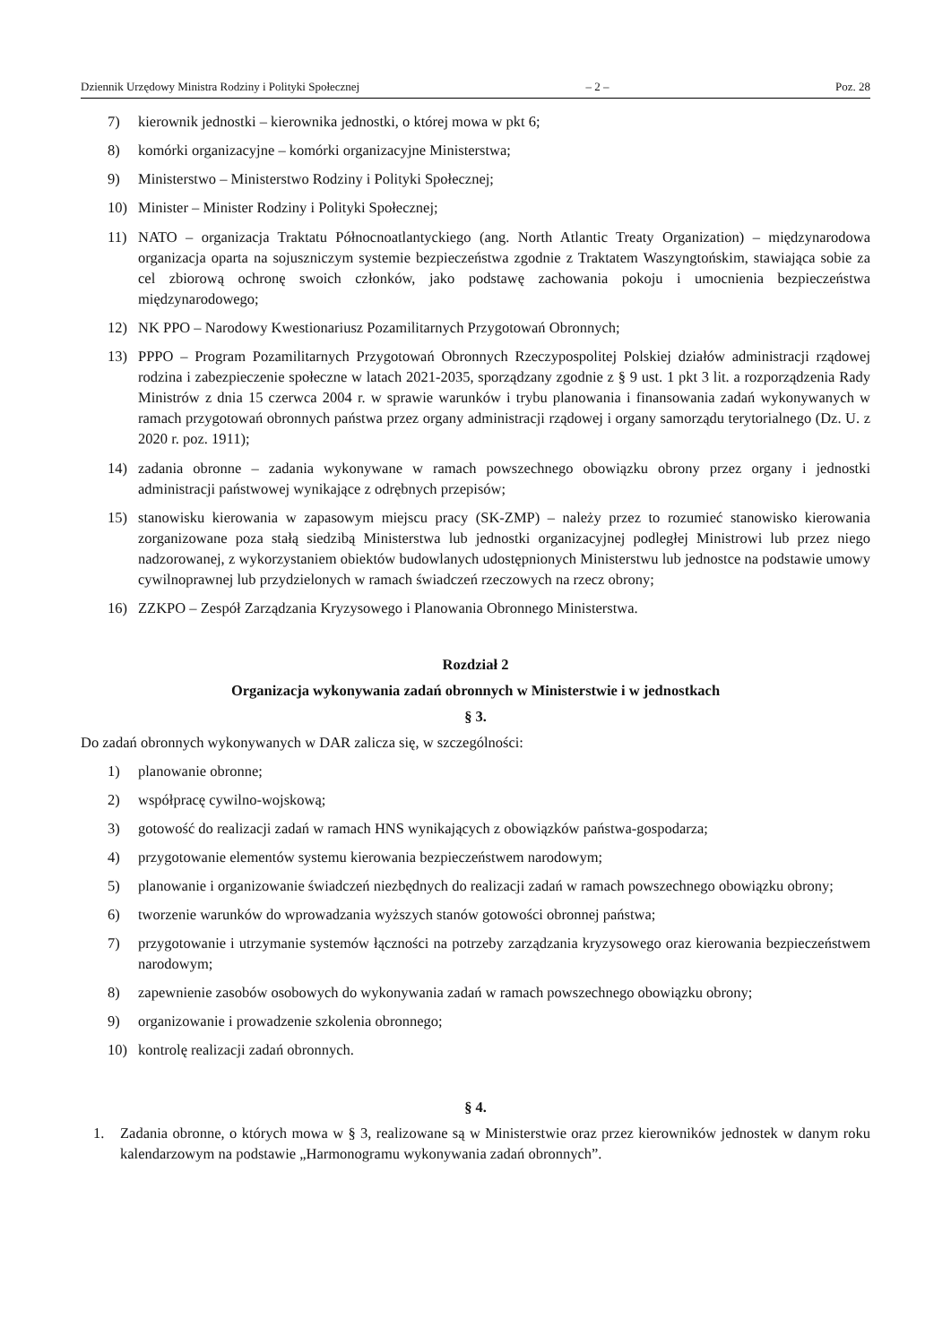Dziennik Urzędowy Ministra Rodziny i Polityki Społecznej – 2 – Poz. 28
7) kierownik jednostki – kierownika jednostki, o której mowa w pkt 6;
8) komórki organizacyjne – komórki organizacyjne Ministerstwa;
9) Ministerstwo – Ministerstwo Rodziny i Polityki Społecznej;
10) Minister – Minister Rodziny i Polityki Społecznej;
11) NATO – organizacja Traktatu Północnoatlantyckiego (ang. North Atlantic Treaty Organization) – międzynarodowa organizacja oparta na sojuszniczym systemie bezpieczeństwa zgodnie z Traktatem Waszyngtońskim, stawiająca sobie za cel zbiorową ochronę swoich członków, jako podstawę zachowania pokoju i umocnienia bezpieczeństwa międzynarodowego;
12) NK PPO – Narodowy Kwestionariusz Pozamilitarnych Przygotowań Obronnych;
13) PPPO – Program Pozamilitarnych Przygotowań Obronnych Rzeczypospolitej Polskiej działów administracji rządowej rodzina i zabezpieczenie społeczne w latach 2021-2035, sporządzany zgodnie z § 9 ust. 1 pkt 3 lit. a rozporządzenia Rady Ministrów z dnia 15 czerwca 2004 r. w sprawie warunków i trybu planowania i finansowania zadań wykonywanych w ramach przygotowań obronnych państwa przez organy administracji rządowej i organy samorządu terytorialnego (Dz. U. z 2020 r. poz. 1911);
14) zadania obronne – zadania wykonywane w ramach powszechnego obowiązku obrony przez organy i jednostki administracji państwowej wynikające z odrębnych przepisów;
15) stanowisku kierowania w zapasowym miejscu pracy (SK-ZMP) – należy przez to rozumieć stanowisko kierowania zorganizowane poza stałą siedzibą Ministerstwa lub jednostki organizacyjnej podległej Ministrowi lub przez niego nadzorowanej, z wykorzystaniem obiektów budowlanych udostępnionych Ministerstwu lub jednostce na podstawie umowy cywilnoprawnej lub przydzielonych w ramach świadczeń rzeczowych na rzecz obrony;
16) ZZKPO – Zespół Zarządzania Kryzysowego i Planowania Obronnego Ministerstwa.
Rozdział 2
Organizacja wykonywania zadań obronnych w Ministerstwie i w jednostkach
§ 3.
Do zadań obronnych wykonywanych w DAR zalicza się, w szczególności:
1) planowanie obronne;
2) współpracę cywilno-wojskową;
3) gotowość do realizacji zadań w ramach HNS wynikających z obowiązków państwa-gospodarza;
4) przygotowanie elementów systemu kierowania bezpieczeństwem narodowym;
5) planowanie i organizowanie świadczeń niezbędnych do realizacji zadań w ramach powszechnego obowiązku obrony;
6) tworzenie warunków do wprowadzania wyższych stanów gotowości obronnej państwa;
7) przygotowanie i utrzymanie systemów łączności na potrzeby zarządzania kryzysowego oraz kierowania bezpieczeństwem narodowym;
8) zapewnienie zasobów osobowych do wykonywania zadań w ramach powszechnego obowiązku obrony;
9) organizowanie i prowadzenie szkolenia obronnego;
10) kontrolę realizacji zadań obronnych.
§ 4.
1. Zadania obronne, o których mowa w § 3, realizowane są w Ministerstwie oraz przez kierowników jednostek w danym roku kalendarzowym na podstawie „Harmonogramu wykonywania zadań obronnych”.